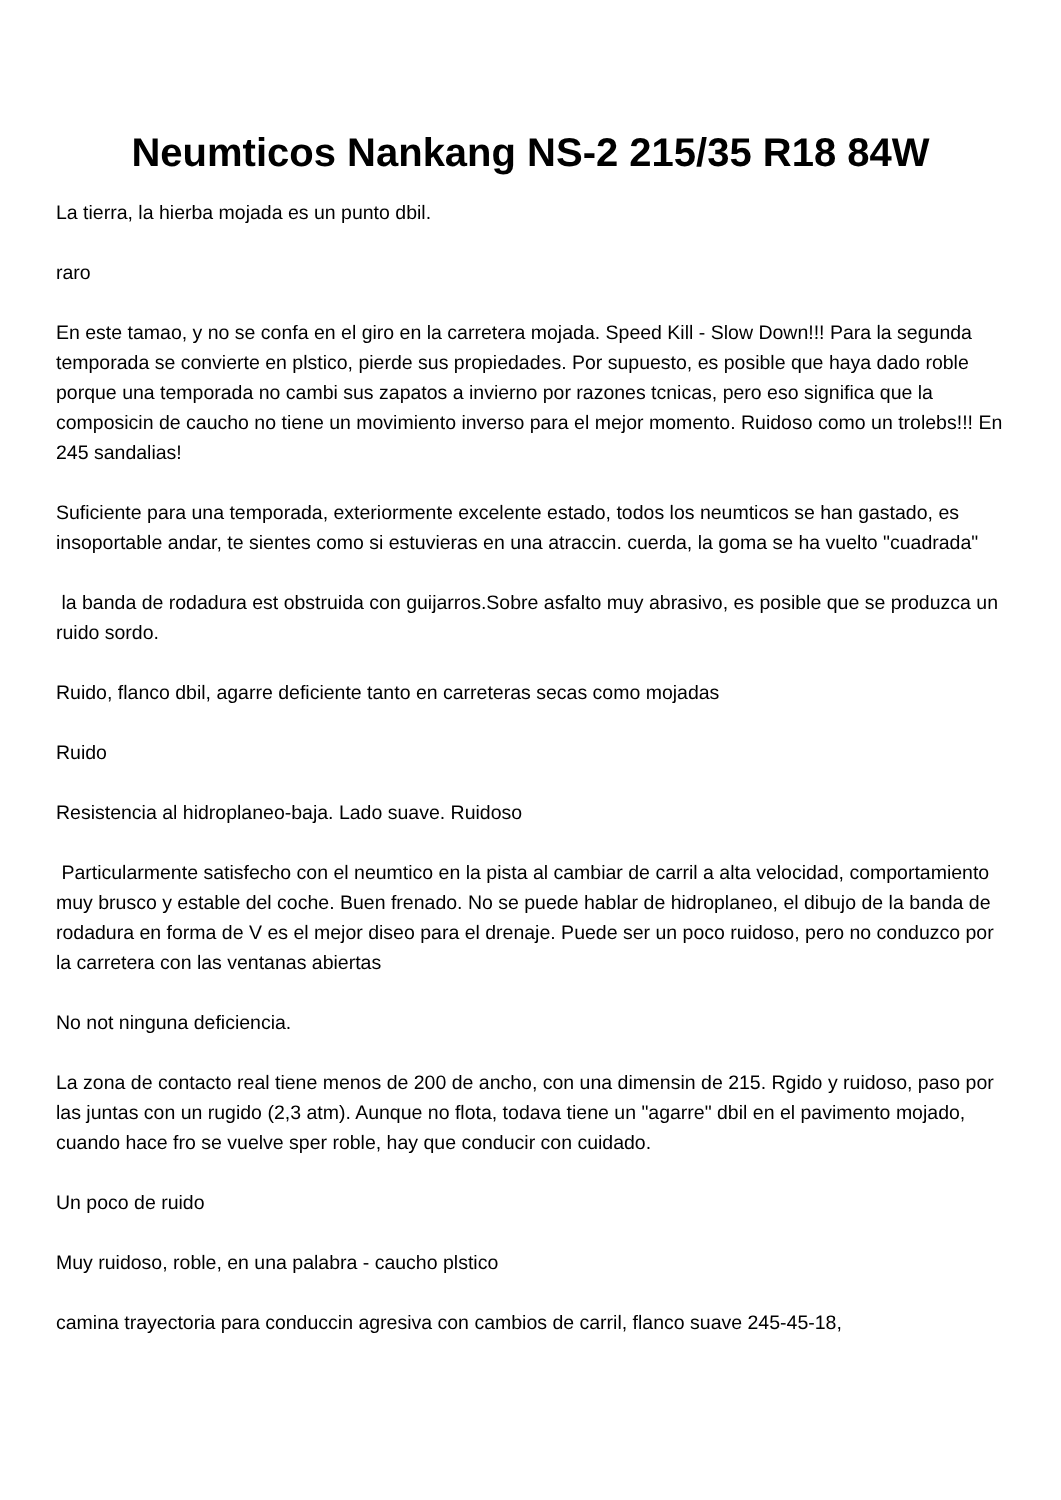Neumticos Nankang NS-2 215/35 R18 84W
La tierra, la hierba mojada es un punto dbil.
raro
En este tamao, y no se confa en el giro en la carretera mojada. Speed Kill - Slow Down!!! Para la segunda temporada se convierte en plstico, pierde sus propiedades. Por supuesto, es posible que haya dado roble porque una temporada no cambi sus zapatos a invierno por razones tcnicas, pero eso significa que la composicin de caucho no tiene un movimiento inverso para el mejor momento. Ruidoso como un trolebs!!! En 245 sandalias!
Suficiente para una temporada, exteriormente excelente estado, todos los neumticos se han gastado, es insoportable andar, te sientes como si estuvieras en una atraccin. cuerda, la goma se ha vuelto "cuadrada"
la banda de rodadura est obstruida con guijarros.Sobre asfalto muy abrasivo, es posible que se produzca un ruido sordo.
Ruido, flanco dbil, agarre deficiente tanto en carreteras secas como mojadas
Ruido
Resistencia al hidroplaneo-baja. Lado suave. Ruidoso
Particularmente satisfecho con el neumtico en la pista al cambiar de carril a alta velocidad, comportamiento muy brusco y estable del coche. Buen frenado. No se puede hablar de hidroplaneo, el dibujo de la banda de rodadura en forma de V es el mejor diseo para el drenaje. Puede ser un poco ruidoso, pero no conduzco por la carretera con las ventanas abiertas
No not ninguna deficiencia.
La zona de contacto real tiene menos de 200 de ancho, con una dimensin de 215. Rgido y ruidoso, paso por las juntas con un rugido (2,3 atm). Aunque no flota, todava tiene un "agarre" dbil en el pavimento mojado, cuando hace fro se vuelve sper roble, hay que conducir con cuidado.
Un poco de ruido
Muy ruidoso, roble, en una palabra - caucho plstico
camina trayectoria para conduccin agresiva con cambios de carril, flanco suave 245-45-18,